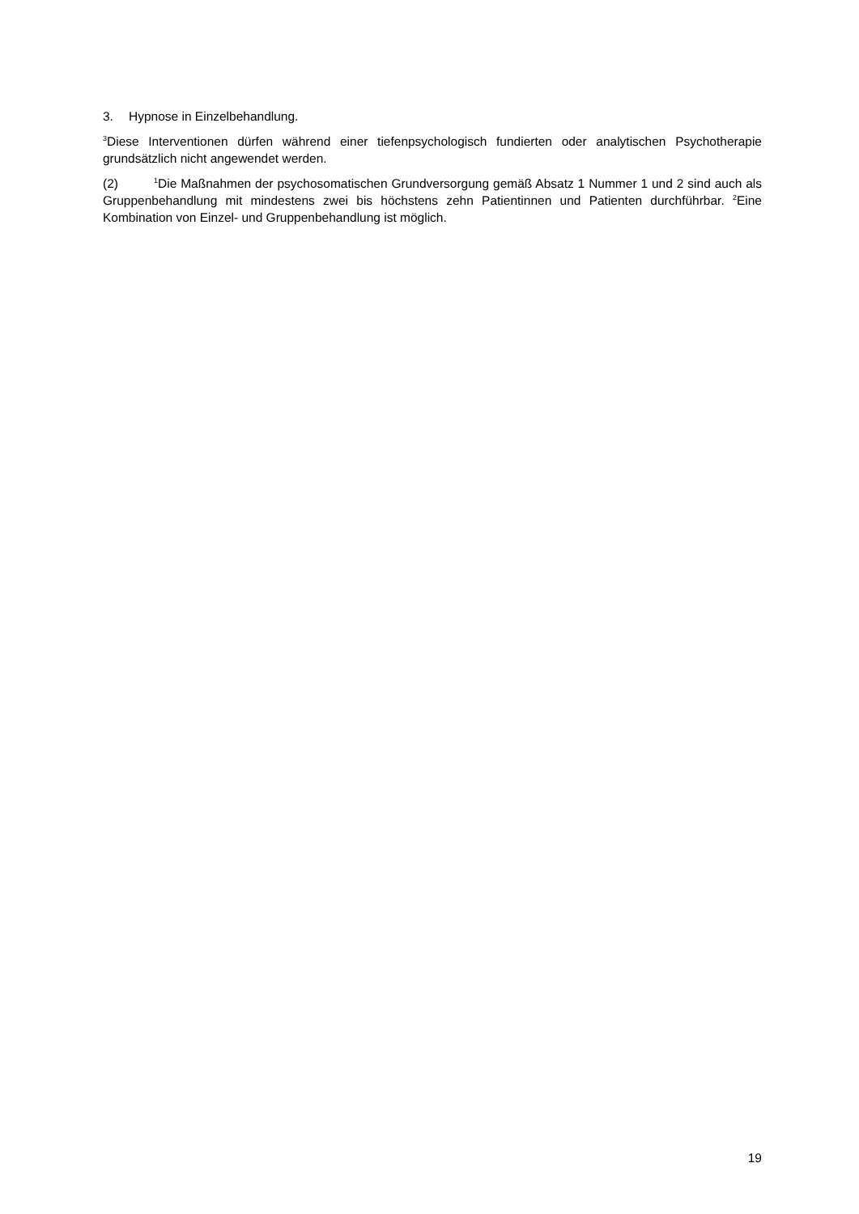3. Hypnose in Einzelbehandlung.
<sup>3</sup> Diese Interventionen dürfen während einer tiefenpsychologisch fundierten oder analytischen Psychotherapie grundsätzlich nicht angewendet werden.
(2)<sup>1</sup>Die Maßnahmen der psychosomatischen Grundversorgung gemäß Absatz 1 Nummer 1 und 2 sind auch als Gruppenbehandlung mit mindestens zwei bis höchstens zehn Patientinnen und Patienten durchführbar. <sup>2</sup>Eine Kombination von Einzel- und Gruppenbehandlung ist möglich.
19